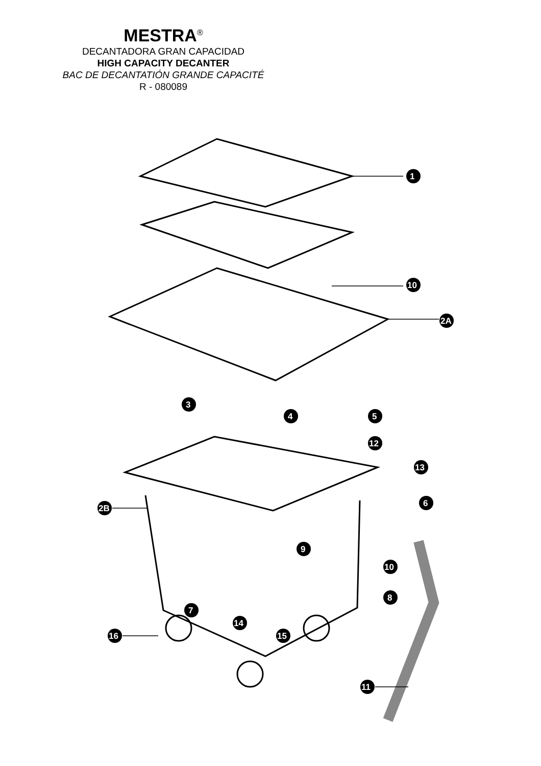MESTRA<sup>®</sup>
DECANTADORA GRAN CAPACIDAD
HIGH CAPACITY DECANTER
BAC DE DECANTATIÓN GRANDE CAPACITÉ
R - 080089
1
10
2A
3
4
5
12
13
6
2B
9
10
8
7
14
15
16
11